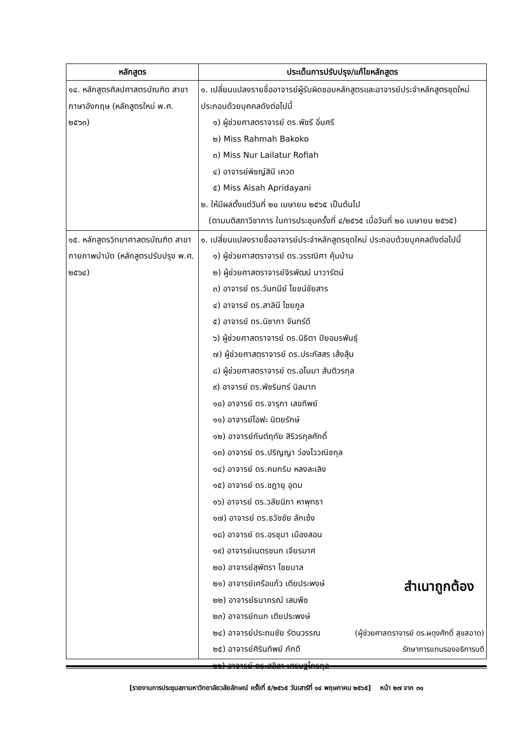| หลักสูตร | ประเด็นการปรับปรุง/แก้ไขหลักสูตร |
| --- | --- |
| ๑๔. หลักสูตรศิลปศาสตรบัณฑิต สาขาภาษาอังกฤษ (หลักสูตรใหม่ พ.ศ. ๒๕๖๓) | ๑. เปลี่ยนแปลงรายชื่ออาจารย์ผู้รับผิดชอบหลักสูตรและอาจารย์ประจำหลักสูตรชุดใหม่ ประกอบด้วยบุคคลดังต่อไปนี้ ๑) ผู้ช่วยศาสตราจารย์ ดร.พัชรี อิ่มศรี ๒) Miss Rahmah Bakoko ๓) Miss Nur Lailatur Rofiah ๔) อาจารย์พิชญ์สินี เควด ๕) Miss Aisah Apridayani ๒. ให้มีผลตั้งแต่วันที่ ๒๐ เมษายน ๒๕๖๕ เป็นต้นไป (ตามมติสภาวิชาการ ในการประชุมครั้งที่ ๔/๒๕๖๕ เมื่อวันที่ ๒๐ เมษายน ๒๕๖๕) |
| ๑๕. หลักสูตรวิทยาศาสตรบัณฑิต สาขากายภาพบำบัด (หลักสูตรปรับปรุง พ.ศ. ๒๕๖๔) | ๑. เปลี่ยนแปลงรายชื่ออาจารย์ประจำหลักสูตรชุดใหม่ ประกอบด้วยบุคคลดังต่อไปนี้ ๑) ผู้ช่วยศาสตราจารย์ ดร.วรรณิศา คุ้มบ้าน ๒) ผู้ช่วยศาสตราจารย์จิรพัฒน์ นาวารัตน์ ๓) อาจารย์ ดร.วันทนีย์ โยชน์ชัยสาร ๔) อาจารย์ ดร.สาลินี ไชยกูล ๕) อาจารย์ ดร.นิชาภา จันทร์ดี ๖) ผู้ช่วยศาสตราจารย์ ดร.นิธิตา ปิยอมรพันธุ์ ๗) ผู้ช่วยศาสตราจารย์ ดร.ประภัสสร เส้งสุ้น ๘) ผู้ช่วยศาสตราจารย์ ดร.อโนมา สันติวรกุล ๙) อาจารย์ ดร.พัชรินทร์ นิลมาท ๑๐) อาจารย์ ดร.จารุภา เลขทิพย์ ๑๑) อาจารย์ไอฟะ นิตยรักษ์ ๑๒) อาจารย์กันต์ฤทัย สิริวรกุลศักดิ์ ๑๓) อาจารย์ ดร.ปริญญา ว่องไววณิชกุล ๑๔) อาจารย์ ดร.คมกริบ หลงละเลิง ๑๕) อาจารย์ ดร.ชฎายุ อุดม ๑๖) อาจารย์ ดร.วลัยนิภา หาพุทธา ๑๗) อาจารย์ ดร.ธวัชชัย ลักเซ้ง ๑๘) อาจารย์ ดร.อรชุมา เมืองสอน ๑๙) อาจารย์เนตรชนก เจียรมาศ ๒๐) อาจารย์สุพัตรา ไชยบาล ๒๑) อาจารย์เครือแก้ว เตียประพงษ์ ๒๒) อาจารย์ธนาภรณ์ เสมพืช ๒๓) อาจารย์กนก เตียประพงษ์ ๒๔) อาจารย์ประถมชัย รัตนวรรณ ๒๕) อาจารย์ศิรินทิพย์ ภักดี ๒๖) อาจารย์ ดร.สลิลา เศรษฐไกรกุล สำเนาถูกต้อง (ผู้ช่วยศาสตราจารย์ ดร.ผดุงศักดิ์ สุขสอาด) รักษาการแทนรองอธิการบดี |
[รายงานการประชุมสภามหาวิทยาลัยวลัยลักษณ์ ครั้งที่ ๕/๒๕๖๕ วันเสาร์ที่ ๑๔ พฤษภาคม ๒๕๖๕] หน้า ๒๗ จาก ๓๑